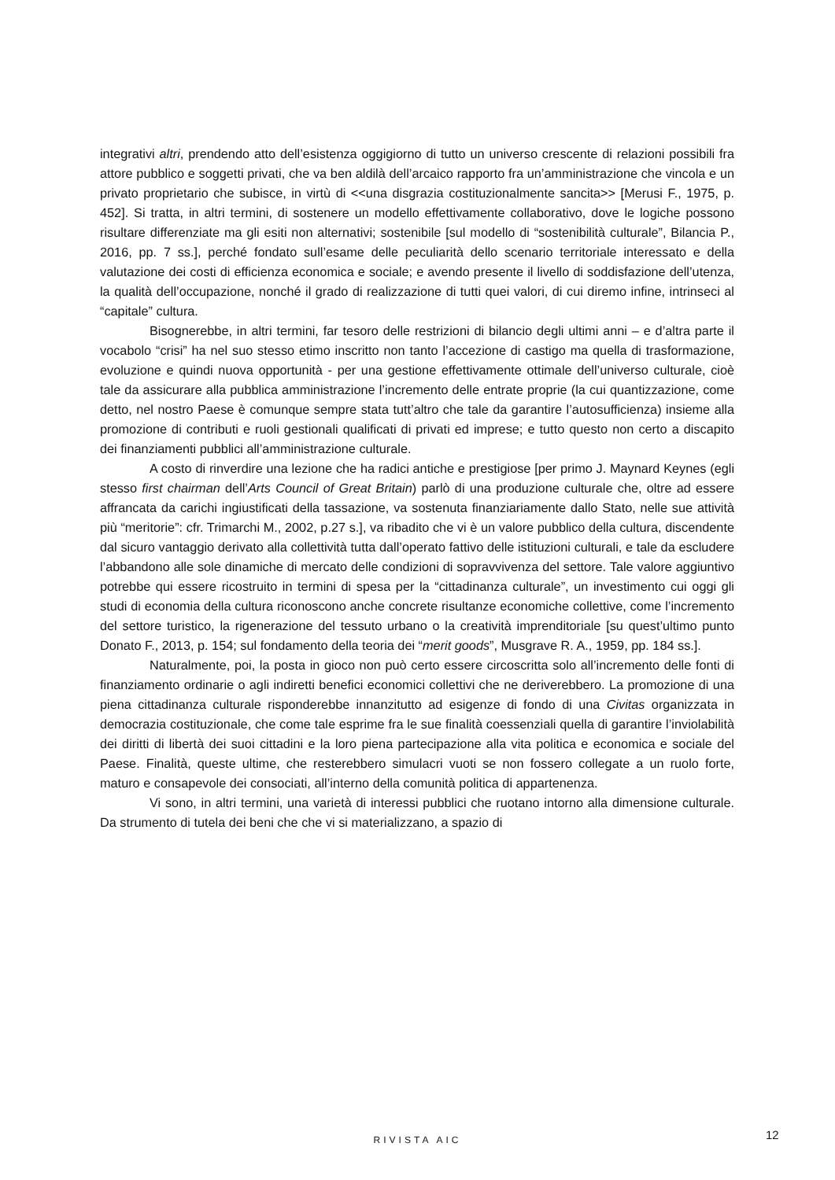integrativi altri, prendendo atto dell’esistenza oggigiorno di tutto un universo crescente di relazioni possibili fra attore pubblico e soggetti privati, che va ben aldilà dell’arcaico rapporto fra un’amministrazione che vincola e un privato proprietario che subisce, in virtù di <<una disgrazia costituzionalmente sancita>> [Merusi F., 1975, p. 452]. Si tratta, in altri termini, di sostenere un modello effettivamente collaborativo, dove le logiche possono risultare differenziate ma gli esiti non alternativi; sostenibile [sul modello di “sostenibilità culturale”, Bilancia P., 2016, pp. 7 ss.], perché fondato sull’esame delle peculiarità dello scenario territoriale interessato e della valutazione dei costi di efficienza economica e sociale; e avendo presente il livello di soddisfazione dell’utenza, la qualità dell’occupazione, nonché il grado di realizzazione di tutti quei valori, di cui diremo infine, intrinseci al “capitale” cultura.
Bisognerebbe, in altri termini, far tesoro delle restrizioni di bilancio degli ultimi anni – e d’altra parte il vocabolo “crisi” ha nel suo stesso etimo inscritto non tanto l’accezione di castigo ma quella di trasformazione, evoluzione e quindi nuova opportunità - per una gestione effettivamente ottimale dell’universo culturale, cioè tale da assicurare alla pubblica amministrazione l’incremento delle entrate proprie (la cui quantizzazione, come detto, nel nostro Paese è comunque sempre stata tutt’altro che tale da garantire l’autosufficienza) insieme alla promozione di contributi e ruoli gestionali qualificati di privati ed imprese; e tutto questo non certo a discapito dei finanziamenti pubblici all’amministrazione culturale.
A costo di rinverdire una lezione che ha radici antiche e prestigiose [per primo J. Maynard Keynes (egli stesso first chairman dell’Arts Council of Great Britain) parlò di una produzione culturale che, oltre ad essere affrancata da carichi ingiustificati della tassazione, va sostenuta finanziariamente dallo Stato, nelle sue attività più “meritorie”: cfr. Trimarchi M., 2002, p.27 s.], va ribadito che vi è un valore pubblico della cultura, discendente dal sicuro vantaggio derivato alla collettività tutta dall’operato fattivo delle istituzioni culturali, e tale da escludere l’abbandono alle sole dinamiche di mercato delle condizioni di sopravvivenza del settore. Tale valore aggiuntivo potrebbe qui essere ricostruito in termini di spesa per la “cittadinanza culturale”, un investimento cui oggi gli studi di economia della cultura riconoscono anche concrete risultanze economiche collettive, come l’incremento del settore turistico, la rigenerazione del tessuto urbano o la creatività imprenditoriale [su quest’ultimo punto Donato F., 2013, p. 154; sul fondamento della teoria dei “merit goods”, Musgrave R. A., 1959, pp. 184 ss.].
Naturalmente, poi, la posta in gioco non può certo essere circoscritta solo all’incremento delle fonti di finanziamento ordinarie o agli indiretti benefici economici collettivi che ne deriverebbero. La promozione di una piena cittadinanza culturale risponderebbe innanzitutto ad esigenze di fondo di una Civitas organizzata in democrazia costituzionale, che come tale esprime fra le sue finalità coessenziali quella di garantire l’inviolabilità dei diritti di libertà dei suoi cittadini e la loro piena partecipazione alla vita politica e economica e sociale del Paese. Finalità, queste ultime, che resterebbero simulacri vuoti se non fossero collegate a un ruolo forte, maturo e consapevole dei consociati, all’interno della comunità politica di appartenenza.
Vi sono, in altri termini, una varietà di interessi pubblici che ruotano intorno alla dimensione culturale. Da strumento di tutela dei beni che che vi si materializzano, a spazio di
RIVISTA AIC 12